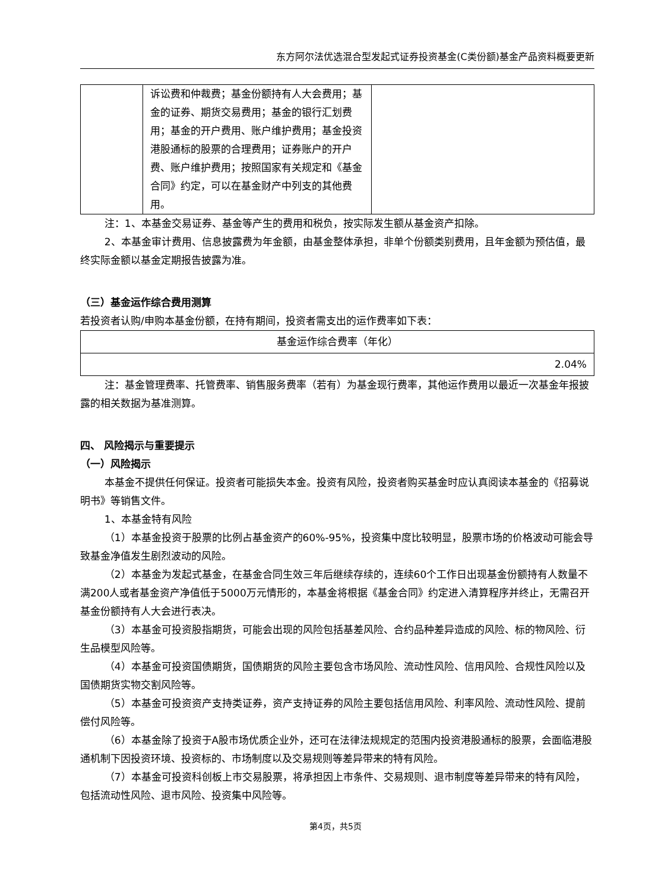东方阿尔法优选混合型发起式证券投资基金(C类份额)基金产品资料概要更新
| | 诉讼费和仲裁费；基金份额持有人大会费用；基金的证券、期货交易费用；基金的银行汇划费用；基金的开户费用、账户维护费用；基金投资港股通标的股票的合理费用；证券账户的开户费、账户维护费用；按照国家有关规定和《基金合同》约定，可以在基金财产中列支的其他费用。 | |
注：1、本基金交易证券、基金等产生的费用和税负，按实际发生额从基金资产扣除。
2、本基金审计费用、信息披露费为年金额，由基金整体承担，非单个份额类别费用，且年金额为预估值，最终实际金额以基金定期报告披露为准。
（三）基金运作综合费用测算
若投资者认购/申购本基金份额，在持有期间，投资者需支出的运作费率如下表：
| 基金运作综合费率（年化） |
| 2.04% |
注：基金管理费率、托管费率、销售服务费率（若有）为基金现行费率，其他运作费用以最近一次基金年报披露的相关数据为基准测算。
四、 风险揭示与重要提示
（一）风险揭示
本基金不提供任何保证。投资者可能损失本金。投资有风险，投资者购买基金时应认真阅读本基金的《招募说明书》等销售文件。
1、本基金特有风险
（1）本基金投资于股票的比例占基金资产的60%-95%，投资集中度比较明显，股票市场的价格波动可能会导致基金净值发生剧烈波动的风险。
（2）本基金为发起式基金，在基金合同生效三年后继续存续的，连续60个工作日出现基金份额持有人数量不满200人或者基金资产净值低于5000万元情形的，本基金将根据《基金合同》约定进入清算程序并终止，无需召开基金份额持有人大会进行表决。
（3）本基金可投资股指期货，可能会出现的风险包括基差风险、合约品种差异造成的风险、标的物风险、衍生品模型风险等。
（4）本基金可投资国债期货，国债期货的风险主要包含市场风险、流动性风险、信用风险、合规性风险以及国债期货实物交割风险等。
（5）本基金可投资资产支持类证券，资产支持证券的风险主要包括信用风险、利率风险、流动性风险、提前偿付风险等。
（6）本基金除了投资于A股市场优质企业外，还可在法律法规规定的范围内投资港股通标的股票，会面临港股通机制下因投资环境、投资标的、市场制度以及交易规则等差异带来的特有风险。
（7）本基金可投资科创板上市交易股票，将承担因上市条件、交易规则、退市制度等差异带来的特有风险，包括流动性风险、退市风险、投资集中风险等。
第4页，共5页